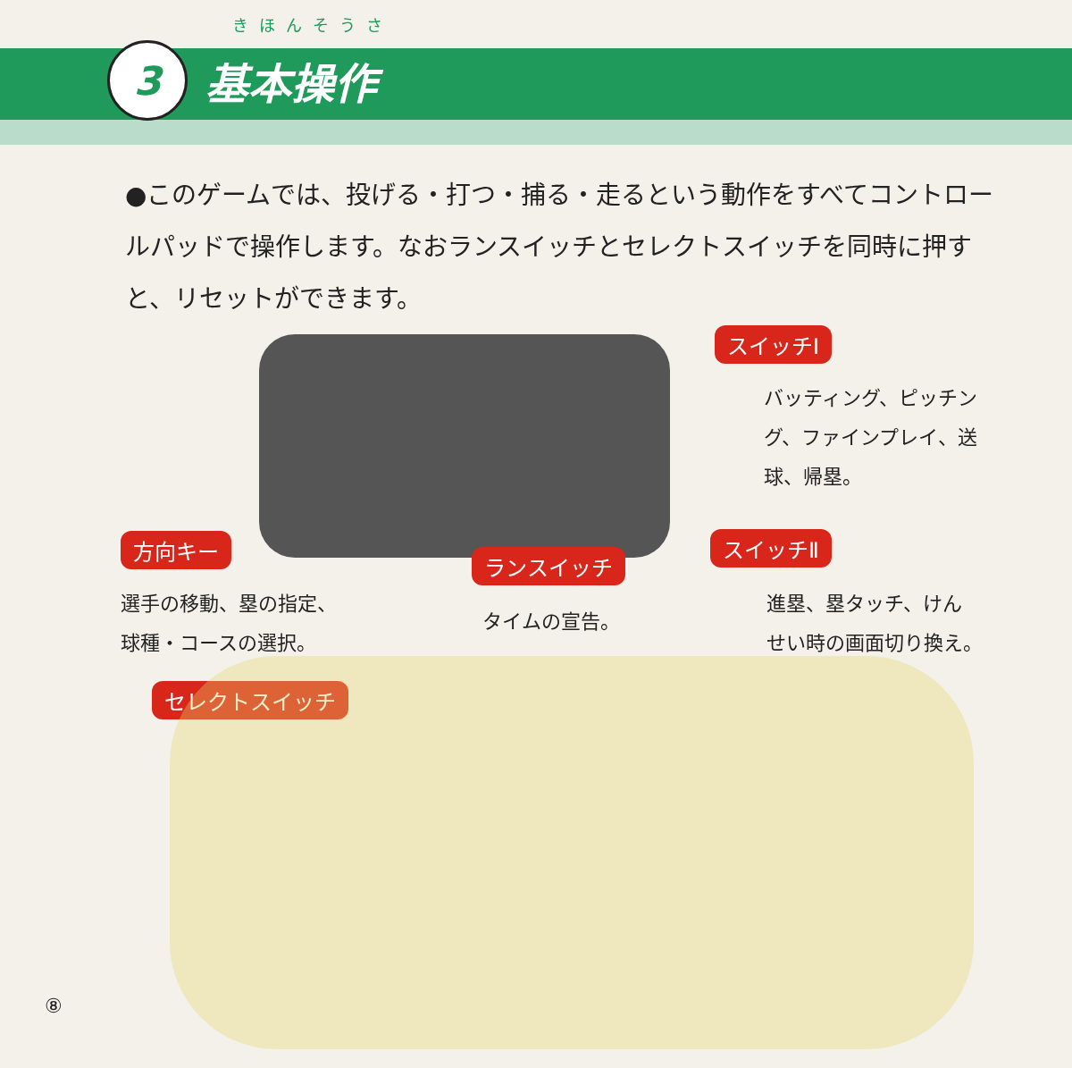きほんそうさ
3
基本操作
●このゲームでは、投げる・打つ・捕る・走るという動作をすべてコントロールパッドで操作します。なおランスイッチとセレクトスイッチを同時に押すと、リセットができます。
スイッチⅠ
バッティング、ピッチング、ファインプレイ、送球、帰塁。
方向キー
ランスイッチ
スイッチⅡ
選手の移動、塁の指定、
球種・コースの選択。
タイムの宣告。
進塁、塁タッチ、けん
せい時の画面切り換え。
セレクトスイッチ
⑧